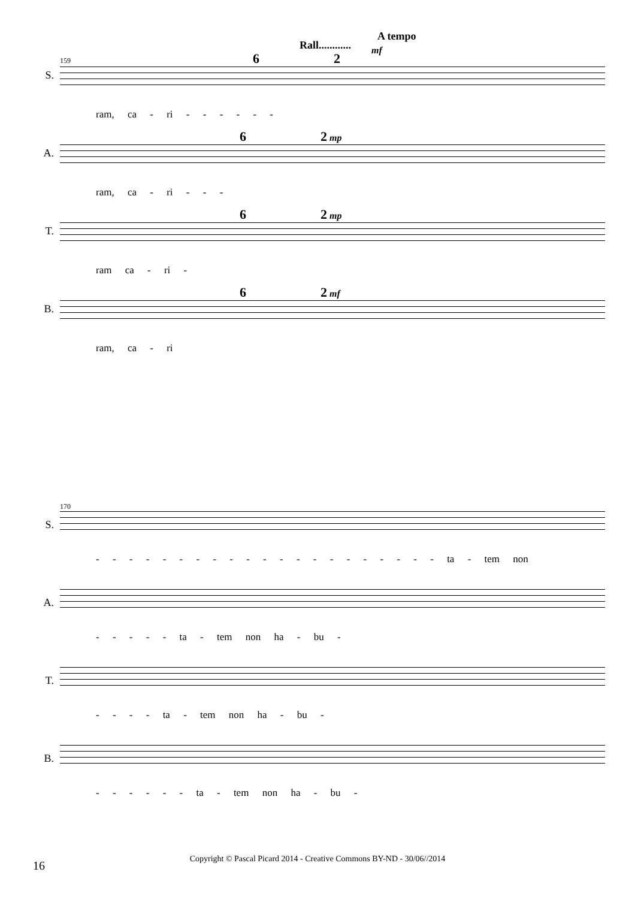Rall............
A tempo
mf
S.
159 6 2
ram, ca - ri - - - - - -
A.
6 2 mp
ram, ca - ri - - -
T.
6 2 mp
ram ca - ri -
B.
6 2 mf
ram, ca - ri
S.
170
- - - - - - - - - - - - - - - - - - - - - ta - tem non
A. - - - - - ta - tem non ha - bu -
T. - - - - ta - tem non ha - bu -
B. - - - - - - ta - tem non ha - bu -
16
Copyright © Pascal Picard 2014 - Creative Commons BY-ND - 30/06//2014